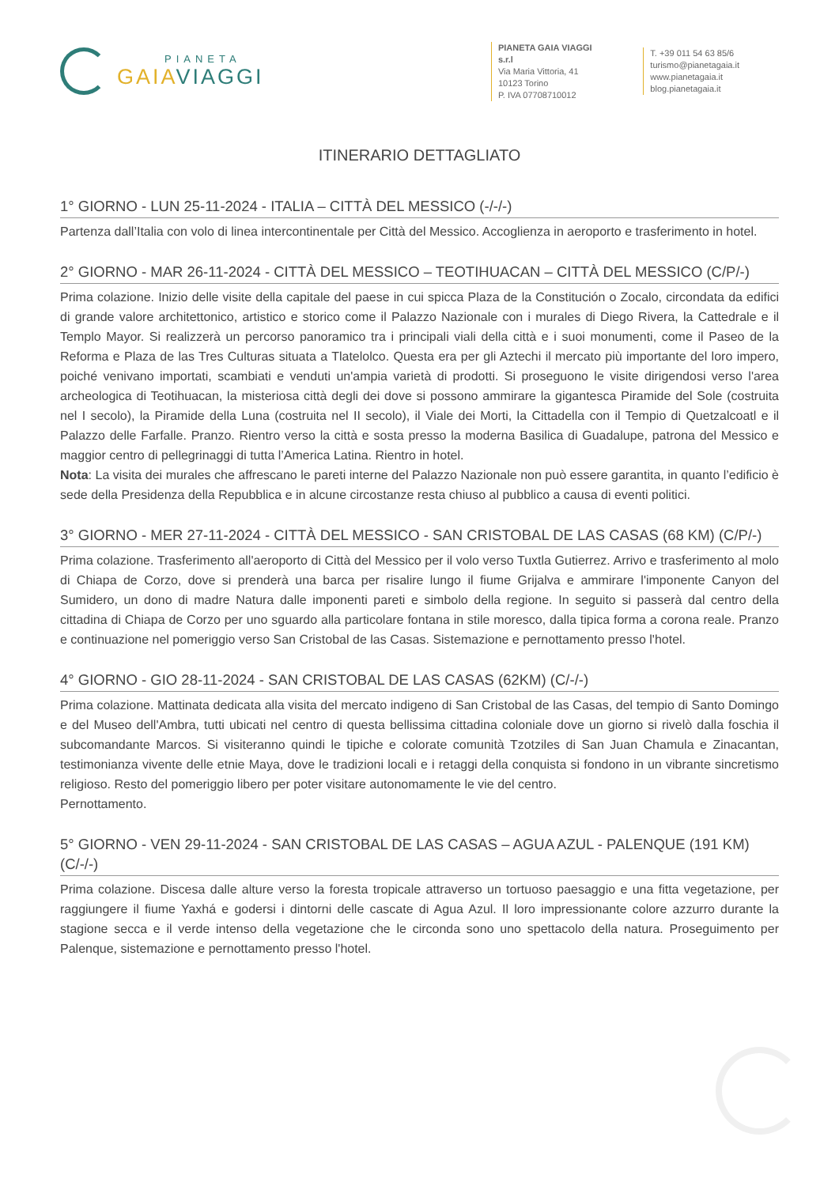PIANETA
GAIA VIAGGI
PIANETA GAIA VIAGGI s.r.l
Via Maria Vittoria, 41
10123 Torino
P. IVA 07708710012
T. +39 011 54 63 85/6
turismo@pianetagaia.it
www.pianetagaia.it
blog.pianetagaia.it
ITINERARIO DETTAGLIATO
1° GIORNO - LUN 25-11-2024 - ITALIA – CITTÀ DEL MESSICO (-/-/-)
Partenza dall’Italia con volo di linea intercontinentale per Città del Messico. Accoglienza in aeroporto e trasferimento in hotel.
2° GIORNO - MAR 26-11-2024 - CITTÀ DEL MESSICO – TEOTIHUACAN – CITTÀ DEL MESSICO (C/P/-)
Prima colazione. Inizio delle visite della capitale del paese in cui spicca Plaza de la Constitución o Zocalo, circondata da edifici di grande valore architettonico, artistico e storico come il Palazzo Nazionale con i murales di Diego Rivera, la Cattedrale e il Templo Mayor. Si realizzerà un percorso panoramico tra i principali viali della città e i suoi monumenti, come il Paseo de la Reforma e Plaza de las Tres Culturas situata a Tlatelolco. Questa era per gli Aztechi il mercato più importante del loro impero, poiché venivano importati, scambiati e venduti un'ampia varietà di prodotti. Si proseguono le visite dirigendosi verso l'area archeologica di Teotihuacan, la misteriosa città degli dei dove si possono ammirare la gigantesca Piramide del Sole (costruita nel I secolo), la Piramide della Luna (costruita nel II secolo), il Viale dei Morti, la Cittadella con il Tempio di Quetzalcoatl e il Palazzo delle Farfalle. Pranzo. Rientro verso la città e sosta presso la moderna Basilica di Guadalupe, patrona del Messico e maggior centro di pellegrinaggi di tutta l’America Latina. Rientro in hotel.
Nota: La visita dei murales che affrescano le pareti interne del Palazzo Nazionale non può essere garantita, in quanto l’edificio è sede della Presidenza della Repubblica e in alcune circostanze resta chiuso al pubblico a causa di eventi politici.
3° GIORNO - MER 27-11-2024 - CITTÀ DEL MESSICO - SAN CRISTOBAL DE LAS CASAS (68 KM) (C/P/-)
Prima colazione. Trasferimento all'aeroporto di Città del Messico per il volo verso Tuxtla Gutierrez. Arrivo e trasferimento al molo di Chiapa de Corzo, dove si prenderà una barca per risalire lungo il fiume Grijalva e ammirare l'imponente Canyon del Sumidero, un dono di madre Natura dalle imponenti pareti e simbolo della regione. In seguito si passerà dal centro della cittadina di Chiapa de Corzo per uno sguardo alla particolare fontana in stile moresco, dalla tipica forma a corona reale. Pranzo e continuazione nel pomeriggio verso San Cristobal de las Casas. Sistemazione e pernottamento presso l'hotel.
4° GIORNO - GIO 28-11-2024 - SAN CRISTOBAL DE LAS CASAS (62KM) (C/-/-)
Prima colazione. Mattinata dedicata alla visita del mercato indigeno di San Cristobal de las Casas, del tempio di Santo Domingo e del Museo dell'Ambra, tutti ubicati nel centro di questa bellissima cittadina coloniale dove un giorno si rivelò dalla foschia il subcomandante Marcos. Si visiteranno quindi le tipiche e colorate comunità Tzotziles di San Juan Chamula e Zinacantan, testimonianza vivente delle etnie Maya, dove le tradizioni locali e i retaggi della conquista si fondono in un vibrante sincretismo religioso. Resto del pomeriggio libero per poter visitare autonomamente le vie del centro.
Pernottamento.
5° GIORNO - VEN 29-11-2024 - SAN CRISTOBAL DE LAS CASAS – AGUA AZUL - PALENQUE (191 KM) (C/-/-)
Prima colazione. Discesa dalle alture verso la foresta tropicale attraverso un tortuoso paesaggio e una fitta vegetazione, per raggiungere il fiume Yaxhá e godersi i dintorni delle cascate di Agua Azul. Il loro impressionante colore azzurro durante la stagione secca e il verde intenso della vegetazione che le circonda sono uno spettacolo della natura. Proseguimento per Palenque, sistemazione e pernottamento presso l'hotel.